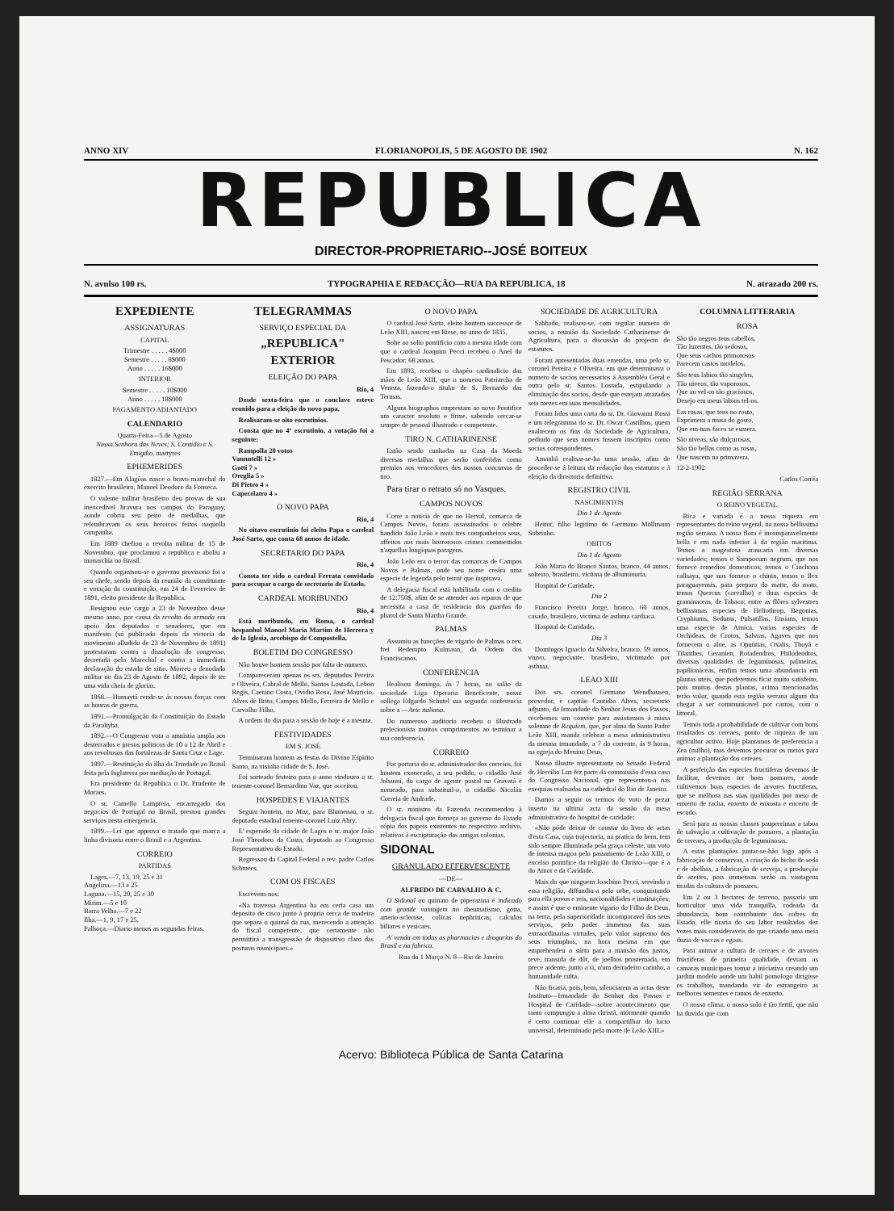ANNO XIV FLORIANOPOLIS, 5 DE AGOSTO DE 1902 N. 162
REPUBLICA
DIRECTOR-PROPRIETARIO--JOSÉ BOITEUX
N. avulso 100 rs. TYPOGRAPHIA E REDACÇÃO—RUA DA REPUBLICA, 18 N. atrazado 200 rs.
EXPEDIENTE
ASSIGNATURAS
CAPITAL
Trimestre . . . . . 4$000
Semestre . . . . . 8$000
Anno . . . . . 16$000
INTERIOR
Semestre . . . . . 10$000
Anno . . . . . 18$000
PAGAMENTO ADIANTADO
CALENDARIO
Quarta-Feira—5 de Agosto
Nossa Senhora das Neves; S. Cantidio e S. Emigdio, martyres
EPHEMERIDES
1827.—Em Alagôas nasce o bravo marechal do exercito brasileiro, Manoel Deodoro da Fonseca.
O valente militar brasileiro deu provas de sua inexcedivel bravura nos campos do Paraguay, aonde cobriu seu peito de medalhas, que relembravam os seus heroicos feitos naquella campanha.
Em 1889 chefiou a revolta militar de 15 de Novembro, que proclamou a republica e aboliu a monarchia no Brasil.
Quando organisou-se o governo provisorio foi o seu chefe, sendo depois da reunião da constituinte e votação da constituição, em 24 de Fevereiro de 1891, eleito presidente da Republica.
Resignou esse cargo a 23 de Novembro desse mesmo anno, por causa da revolta da armada em apoio dos deputados e senadores, que em manifesto (só publicado depois da victoria do movimento alludido de 23 de Novembro de 1891) protestaram contra a dissolução do congresso, decretada pelo Marechal e contra a immediata declaração do estado de sitio. Morreu o denodado militar no dia 23 de Agosto de 1892, depois de ter uma vida cheia de glorias.
1868.—Humaytá rende-se ás nossas forças com as honras de guerra.
1891.—Promulgação da Constituição do Estado da Parahyba.
1892.—O Congresso vota a amnistia ampla aos desterrados e presos politicos de 10 a 12 de Abril e aos revoltosos das fortalezas de Santa Cruz e Lage.
1897.—Restituição da ilha da Trindade ao Brasil feita pela Inglaterra por mediação de Portugal.
Era presidente da Republica o Dr. Prudente de Moraes.
O sr. Camello Lampreia, encarregado dos negocios de Portugal no Brasil, prestou grandes serviços nesta emergencia.
1899.—Lei que approva o tratado que marca a linha divisoria entre o Brasil e a Argentina.
CORREIO
PARTIDAS
Lages.—7, 13, 19, 25 e 31
Angelina.—13 e 25
Laguna.—15, 20, 25 e 30
Mirim.—5 e 10
Barra Velha.—7 e 22
Ilha.—1, 9, 17 e 25.
Palhoça.—Diario menos as segundas feiras.
TELEGRAMMAS
SERVIÇO ESPECIAL DA
„REPUBLICA"
EXTERIOR
ELEIÇÃO DO PAPA
Rio, 4
Desde sexta-feira que o conclave esteve reunido para a eleição do novo papa.
Realisaram-se oito escrutinios.
Consta que no 4º escrutinio, a votação foi a seguinte:
Rampolla 20 votos
Vannutelli 12 »
Gotti 7 »
Oreglia 5 »
Di Pietro 4 »
Capecelatro 4 »
O NOVO PAPA
Rio, 4
No oitavo escrutinio foi eleito Papa o cardeal José Sarto, que conta 68 annos de idade.
SECRETARIO DO PAPA
Rio, 4
Consta ter sido o cardeal Ferrata convidado para occupar o cargo de secretario de Estado.
CARDEAL MORIBUNDO
Rio, 4
Está moribundo, em Roma, o cardeal hespanhol Manoel Maria Martim de Herrera y de la Iglesia, arcebispo de Compostella.
BOLETIM DO CONGRESSO
Não houve hontem sessão por falta de numero.
Compareceram apenas os srs. deputados Pereira e Oliveira, Cabral de Mello, Santos Lostada, Lebon Regis, Caetano Costa, Ovidio Rosa, José Mauricio, Alves de Brito, Campos Mello, Ferreira de Mello e Carvalho Filho.
A ordem do dia para a sessão de hoje é a mesma.
FESTIVIDADES
EM S. JOSÉ
Terminaram hontem as festas do Divino Espirito Santo, na visinha cidade de S. José.
Foi sorteado festeiro para o anno vindouro o sr. tenente-coronel Bernardino Vaz, que acceitou.
HOSPEDES E VIAJANTES
Seguiu hontem, no Max, para Blumenau, o sr. deputado estadoal tenente-coronel Luiz Abry.
E' esperado da cidade de Lages o sr. major João José Theodoro da Costa, deputado ao Congresso Representativo do Estado.
Regressou da Capital Federal o rev. padre Carlos Schmees.
COM OS FISCAES
Escrevem-nos:
«Na travessa Argentina ha em certa casa um deposito de cisco junto á propria cerca de madeira que separa o quintal da rua, merecendo a attenção do fiscal competente, que certamente não permittirá a transgressão de dispositivo claro das posturas municipaes.»
O NOVO PAPA
O cardeal José Sarto, eleito hontem successor de Leão XIII, nasceu em Riese, no anno de 1835.
Sobe ao solio pontificio com a mesma idade com que o cardeal Joaquim Pecci recebeu o Anel do Pescador: 68 annos.
Em 1893, recebeu o chapéo cardinalicio das mãos de Leão XIII, que o nomeou Patriarcha de Veneza, fazendo-o titular de S. Bernardo das Termas.
Alguns biographos emprestam ao novo Pontifice um caracter resoluto e firme, sabendo cercar-se sempre de pessoal illustrado e competente.
TIRO N. CATHARINENSE
Estão sendo cunhadas na Casa da Moeda diversas medalhas que serão conferidas como premios aos vencedores dos nossos concursos de tiro.
Para tirar o retrato só no Vasques.
CAMPOS NOVOS
Corre a noticia de que no Herval, comarca de Campos Novos, foram assassinados o celebre bandido João Leão e mais tres companheiros seus, affeitos aos mais horrorosos crimes commettidos n'aquellas longiquas paragens.
João Leão era o terror das comarcas de Campos Novos e Palmas, onde seu nome creára uma especie de legenda pelo terror que inspirava.
A delegacia fiscal está habilitada com o credito de 12:750$, afim de se attender aos reparos de que necessita a casa de residencia dos guardas do pharol de Santa Martha Grande.
PALMAS
Assumiu as funcções de vigario de Palmas o rev. frei Redempto Kulmann, da Ordem dos Franciscanos.
CONFERENCIA
Realisou domingo, ás 7 horas, no salão da sociedade Liga Operaria Beneficente, nosso collega Edgardo Schutel sua segunda conferencia sobre a —Arte italiana.
Do numeroso auditorio recebeu o illustrado prelecionista muitos cumprimentos ao terminar a sua conferencia.
CORREIO
Por portaria do sr. administrador dos correios, foi hontem exonerado, a seu pedido, o cidadão José Johanni, do cargo de agente postal no Gravatá e nomeado, para substituil-o, o cidadão Nicoláu Correia de Andrade.
O sr. ministro da Fazenda recommendou á delegacia fiscal que forneça ao governo do Estado cópia dos papeis existentes no respectivo archivo, relativos á escripturação das antigas colonias.
SIDONAL
GRANULADO EFFERVESCENTE
—DE—
ALFREDO DE CARVALHO & C.
O Sidonal ou quinato de piperazina é indicado com grande vantagem no rheumatismo, gotta, arterio-sclerose, colicas nephriticas, calculos biliares e vesicaes.
A' venda em todas as pharmacias e drogarias do Brasil e na fabrica.
Rua do 1 Março N. 8—Rio de Janeiro
SOCIEDADE DE AGRICULTURA
Sabbado, realisou-se, com regular numero de socios, a reunião da Sociedade Catharinense de Agricultura, para a discussão do projecto de estatutos.
Foram apresentadas duas emendas, uma pelo sr. coronel Pereira e Oliveira, em que determinava o numero de socios necessarios á Assembléa Geral e outra pelo sr. Santos Lostada, estipulando a eliminação dos socios, desde que estejam atrazados seis mezes em suas mensalidades.
Foram lidos uma carta do sr. Dr. Giovanni Rossi e um telegramma do sr. Dr. Oscar Castilhos, quem enaltecem os fins da Sociedade de Agricultura, pedindo que seus nomes fossem inscriptos como socios correspondentes.
Amanhã realisar-se-ha uma sessão, afim de proceder-se á leitura da redacção dos estatutos e á eleição da directoria definitiva.
REGISTRO CIVIL
NASCIMENTOS
Dia 1 de Agosto
Heitor, filho legitimo de Germano Möllmann Sobrinho.
OBITOS
Dia 1 de Agosto
João Maria do Branco Santos, branco, 44 annos, solteiro, brasileiro, victima de albuminuria.
Hospital de Caridade.
Dia 2
Francisco Pereira Jorge, branco, 60 annos, casado, brasileiro, victima de asthma cardiaca.
Hospital de Caridade.
Dia 3
Domingos Ignacio da Silveira, branco, 59 annos, viuvo, negociante, brasileiro, victimado por asthma.
LEAO XIII
Dos srs. coronel Germano Wendhausen, provedor, e capitão Cantidio Alves, secretario adjunto, da Irmandade do Senhor Jesus dos Passos, recebemos um convite para assistirmos á missa solemne de Requiem, que, por alma do Santo Padre Leão XIII, manda celebrar a mesa administrativa da mesma irmandade, a 7 do corrente, ás 9 horas, na egreja do Menino Deus.
Nosso illustre representante no Senado Federal dr. Hercilio Luz fez parte da commissão d'essa casa do Congresso Nacional, que representou-a nas exequias realisadas na cathedral do Rio de Janeiro.
Damos a seguir os termos do voto de pezar inserto na ultima acta da sessão da mesa administrativa do hospital de caridade:
«Não póde deixar de constar do livro de actas d'esta Casa, cuja trajectoria, na pratica do bem, tem sido sempre illuminada pela graça celeste, um voto de intensa magoa pelo passamento de Leão XIII, o excelso pontifice da religião do Christo—que é a do Amor e da Caridade.
Mais do que ninguem Joachino Pecci, servindo a essa religião, diffundiu-a pelo orbe, conquistando para ella povos e reis, nacionalidades e instituições; e assim é que o eminente vigario do Filho de Deus, na terra, pela superioridade incomparavel dos seus serviços, pelo poder immenso das suas extraordinarias virtudes, pelo valor supremo dos seus triumphos, na hora mesma em que emprehendeu o súrto para a mansão dos justos, teve, transida de dôr, de joelhos prosternada, em prece ardente, junto a si, n'um derradeiro carinho, a humanidade culta.
Não ficaria, pois, bem, silenciarem as actas deste Instituto—Irmandade do Senhor dos Passos e Hospital de Caridade—sobre acontecimento que tanto compungiu a alma christã, mórmente quando é certo continuar elle a compartilhar do lucto universal, determinado pela morte de Leão XIII.»
COLUMNA LITTERARIA
ROSA
São tão negros teus cabellos,
Tão luzentes, tão sedosos,
Que seus cachos primorosos
Parecem castos modelos.
São teus labios tão singelos,
Tão niveos, tão vaporosos,
Que ao vel-os tão graciosos,
Desejo em meus labios tel-os.
Eas rosas, que tens no rosto,
Exprimem a musa do gosto,
Que em tuas faces se esmera.
São niveas, são dulçurosas,
São tão bellas como as rosas,
Que nascem na primavera.
12-2-1902
Carlos Corrêa
REGIÃO SERRANA
O REINO VEGETAL
Rica e variada é a nossa riqueza em representantes do reino vegetal, na nossa bellissima região serrana. A nossa flora é incomparavelmente bella e em nada inferior á da região maritima. Temos a magestosa araucaria em diversas variedades; temos o Sampocum negrum, que nos fornece remedios domesticos; temos o Cinchona callsaya, que nos fornece o chinin, temos o Ilex paraguayensis, para preparo do matte, do mato, temos Quercus (carvalho) e duas especies de graminaceas, de Tabaco; entre as flôres sylvestres bellissimas especies de Heliothrop, Begonias, Cryphiums, Sedums, Pulsatillas, Ensians, temos uma especie de Arnica, varias especies de Orchideas, de Crotos, Salvias, Agaves que nos fornecem o aloe, as Opuntias, Oxalis, Thoyá e Tilanthes, Geranien, Rotadendros, Philodendros, diversas qualidades de leguminosas, palmeiras, papilionaceas, emfim temos uma abundancia em plantas uteis, que poderemos ficar muito satisfeito, pois muitas destas plantas, acima mencionadas terão valor, quando esta região serrana algum dia chegar a ser communicavel por carros, com o littoral.
Temos toda a probabilidade de cultivar com bons resultados os cereaes, ponto de riqueza de um agricultor activo. Hoje plantamos de preferencia a Zea (milho), mas devemos procurar os meios para animar a plantação dos cereaes.
A perfeição das especies fructiferas devemos de facilitar, devemos ter bons pomares, aonde cultivemos boas especies de arvores fructiferas, que se melhora nas suas qualidades por meio de enxerto de racha, enxerto de enxosta e encerto de escudo.
Será para as nossas classes pauperrimas a taboa de salvação a cultivação de pomares, a plantação de cereaes, a producção de leguminosas.
A estas plantações juntar-se-hão logo após a fabricação de conservas, a criação do bicho de seda e de abelhas, a fabricação de cerveja, a producção de azeites, pois immensas serão as vantagens tiradas da cultura de pomares.
Em 2 ou 3 hectares de terreno, passaria um horticultor uma vida tranquilla, rodeada da abundancia, bom contribuinte dos cofres do Estado, elle tiraria do seu labor resultados dez vezes mais consideraveis do que criando uma meia duzia de vaccas e egoas.
Para animar a cultura de cereaes e de arvores fructiferas de primeira qualidade, deviam as camaras municipaes tomar a iniciativa creando um jardim modelo aonde um habil pomologo dirigisse os trabalhos, mandando vir do estrangeiro as melhores sementes e ramos de enxerto.
O nosso clima, o nosso solo é tão fertil, que não ha duvida que com
Acervo: Biblioteca Pública de Santa Catarina